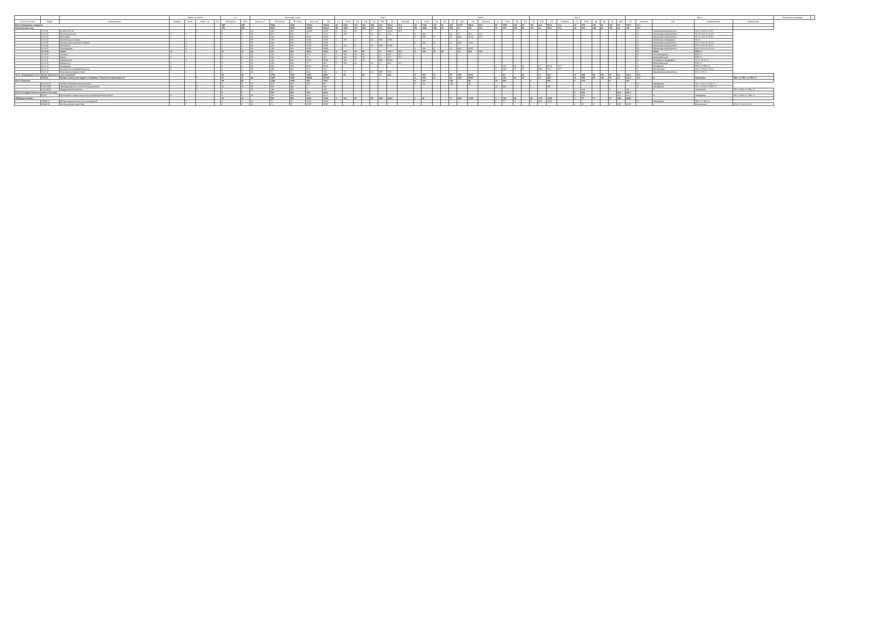| - | - | - | Формы контроля | | | | з.е. | | Итого акад. часов | | | | | Курс 1 | | | | | | | | | | Курс 2 | | | | | | | | | | Курс 3 | | | | | | | | | | Курс 4 | | | | | Закрепленная кафедра | - |
| --- | --- | --- | --- | --- | --- | --- | --- | --- | --- | --- | --- | --- | --- | --- | --- | --- | --- | --- | --- | --- | --- | --- | --- | --- | --- | --- | --- | --- | --- | --- | --- | --- | --- | --- | --- | --- | --- | --- | --- | --- | --- | --- | --- | --- | --- | --- | --- | --- | --- | --- |
| Считать в плане | Индекс | Наименование | Экзамен | Зачет | Зачет с оц. | КР | Экспертное | Факт | Часов в з.е. | Экспертное | По плану | Конт. раб. | СР | з.е. | Итого | Лек | Лаб | Пр | КСР | СР | Контроль | з.е. | Итого | Лек | Лаб | Пр | КСР | СР | Контроль | з.е. | Итого | Лек | Лаб | Пр | КСР | СР | Контроль | з.е. | Итого | Лек | Лаб | Пр | КСР | СР | Контроль | Код | Наименование | Компетенции | | |
| Блок 1.Дисциплины (модули) | | | | | | | 195 | 195 | | 7348 | 7348 | 3424,5 | 3280,3 | 60 | 2160 | 171 | 136 | 206 | 12,8 | 902,3 | 47,4 | 60 | 2160 | 170 | 34 | 314 | 12,75 | 946,8 | 94,7 | 57 | 2052 | 153 | 68 | 204 | 12,6 | 867,4 | 71,1 | 18 | 576 | 136 | 34 | 131 | 4,5 | 274,2 | 71,1 | | | | | |
| Обязательная часть | | | | | | | 156 | 156 | | 5616 | 5616 | 2685,9 | 2381,1 | 55 | 1980 | 171 | 136 | 172 | 11,1 | 826,2 | 47,4 | 55 | 1980 | 153 | 34 | 296 | 11 | 847 | 94,7 | 27 | 972 | 153 | 68 | 119 | 6,8 | 467,2 | 71,1 | 16 | 576 | 136 | 34 | 119 | 3,3 | 134 | 23,7 | | | | | |
| + | Б1.О.01 | История России | | | 1 | | 4 | 4 | 36 | 144 | 144 | 122,65 | 21,35 | 4 | 144 | 34 | | 17 | 1,7 | 21,35 | 23,7 | | | | | | | | | | | | | | | | | | | | | | | | 13 | Гуманитарные дисциплины | УК-5.1; УК-5.2; УК-5.3 | | | |
| + | Б1.О.02 | Иностранный язык | 2 | 1 | | | 6 | 6 | 36 | 216 | 216 | 75 | 117,4 | 3 | 108 | | | 34 | 1,7 | 72,3 | | 3 | 108 | | | 34 | 1,7 | 45,1 | 23,7 | | | | | | | | | | | | | | | | 13 | Гуманитарные дисциплины | УК-4.1; УК-4.2; УК-4.3 | | | |
| + | Б1.О.03 | Философия | 3 | | | | 3 | 3 | 36 | 108 | 108 | 55,15 | 29,15 | | | | | | | | | 3 | 108 | 17 | | 34 | 0,85 | 29,15 | 23,7 | | | | | | | | | | | | | | | | 13 | Гуманитарные дисциплины | УК-1.1; УК-1.2; УК-5.4 | | | |
| + | Б1.О.04 | Экономическая теория | | 1 | | | 3 | 3 | 36 | 108 | 108 | 52,85 | 55,95 | 3 | 108 | 17 | | 34 | 0,85 | 55,95 | | | | | | | | | | | | | | | | | | | | | | | | | 13 | Экономика и менеджмент | УК-2.1 | | | |
| + | Б1.О.05 | Культура речи и деловое общение | | 3 | | | 3 | 3 | 36 | 108 | 108 | 35,65 | 72,95 | | | | | | | | | 3 | 108 | 17 | | 17 | 0,85 | 72,95 | | | | | | | | | | | | | | | | | 13 | Гуманитарные дисциплины | УК-4.1; УК-4.2; УК-4.4 | | | |
| + | Б1.О.06 | Психология | | 1 | | | 3 | 3 | 36 | 108 | 108 | 52,85 | 55,95 | 3 | 108 | 17 | | 34 | 0,85 | 55,95 | | | | | | | | | | | | | | | | | | | | | | | | | 13 | Гуманитарные дисциплины | УК-3.1; УК-3.2; УК-6.1 | | | |
| + | Б1.О.07 | Правоведение | | 4 | | | 3 | 3 | 36 | 108 | 108 | 52,85 | 55,95 | | | | | | | | | 3 | 108 | 17 | | 34 | 0,85 | 55,95 | | | | | | | | | | | | | | | | | 13 | Гуманитарные дисциплины | УК-2.1; УК-2.2; УК-10.1 | | | |
| + | Б1.О.08 | Химия | 12 | 1 | | | 12 | 12 | 36 | 432 | 432 | 180,2 | 204,4 | 9 | 324 | 34 | 68 | | 1,7 | 131,1 | 23,7 | 3 | 108 | 34 | 34 | | 1,7 | 60,3 | 23,7 | | | | | | | | | | | | | | | | 11 | Химия | ОПК-1.1 | | | |
| + | Б1.О.09 | Ботаника | 1 | | | | 4 | 4 | 36 | 144 | 144 | 57,1 | 63,2 | 4 | 144 | 34 | 34 | | 1,7 | 63,2 | 23,7 | | | | | | | | | | | | | | | | | | | | | | | | 11 | Растениеводство | ОПК-1.2 | | | |
| + | Б1.О.10 | Физика | 1 | | | | 4 | 4 | 36 | 144 | 144 | 73 | 47,3 | 4 | 144 | 34 | 34 | | 1,7 | 47,3 | 23,7 | | | | | | | | | | | | | | | | | | | | | | | | 6 | Электрификация | ОПК-1.2 | | | |
| + | Б1.О.11 | Информатика | | 1 | | | 3 | 3 | 36 | 108 | 108 | 52,85 | 55,95 | 3 | 108 | 17 | 34 | | 0,85 | 55,95 | | | | | | | | | | | | | | | | | | | | | | | | | 13 | Экономика и менеджмент | УК-1.2; ОПК-1.2 | | | |
| + | Б1.О.12 | Математика | 1 | | | | 4 | 4 | 36 | 144 | 144 | 72 | 48,3 | 4 | 144 | 34 | | 34 | 1,7 | 48,3 | 23,7 | | | | | | | | | | | | | | | | | | | | | | | | 6 | Электрификация | ОПК-1.1 | | | |
| + | Б1.О.13 | Земледелие | 5 | | | | 4 | 4 | 36 | 144 | 144 | 55,15 | 65,15 | | | | | | | | | | | | | | | | | 4 | 144 | 34 | 34 | | 1,7 | 65,15 | 23,7 | | | | | | | | 11 | Земледелие | ОПК-1.3; ОПК-4.1 | | | |
| + | Б1.О.14 | Безопасность жизнедеятельности | 6 | | | | 3 | 3 | 36 | 108 | 108 | 37,1 | 47,2 | | | | | | | | | | | | | | | | | 3 | 108 | 17 | 17 | | 0,85 | 47,2 | 23,7 | | | | | | | | 2 | Механизация | УК-8.1; УК-8.2; УК-8.3 | | | |
| + | Б1.О.15 | Физическая культура и спорт | | 1 | | | 2 | 2 | 36 | 72 | 72 | 36,1 | 35,9 | 2 | 72 | | | 34 | 0,85 | 35,9 | | | | | | | | | | | | | | | | | | | | | | | | | 13 | Гуманитарные дисциплины | УК-7.1; УК-7.2 | | | |
| Часть, формируемая участниками образовательных отношений | | | | | | | 39 | 39 | | 1732 | 1732 | 738,6 | 899,2 | | 92 | | 34 | | 1,7 | 46,1 | | 5 | 180 | 17 | | 68 | 2,55 | 102,6 | | | 92 | | 34 | | 1,7 | 46,1 | | 11 | 396 | 68 | 102 | 34 | 3,4 | 141,3 | 47,4 | | | | | |
| + | Б1.В.01 | Профессиональный модуль по профилю "Технология производства" | | | 7 | | 22 | 22 | 36 | 1188 | 1188 | 456,65 | 571,65 | | | | | | | | | 3 | 108 | 17 | | 34 | 0,85 | 55,95 | | 4 | 144 | 34 | 34 | | 1,7 | 88,9 | | 11 | 396 | 68 | 102 | 34 | 3,4 | 141,3 | 47,4 | 11 | Технология | ПКС-1.1; ПКС-1.2; ПКС-2.1 | | |
| Блок 2.Практика | | | | | | | 36 | 36 | | 1296 | 1296 | 240 | 1047 | | | | | | | | | 6 | 216 | | | 120 | | 96 | | 18 | 648 | | | 3 | | 645 | | 6 | 216 | | | 6 | | 210 | | | | | | |
| + | Б2.О.01(У) | Учебная ознакомительная практика | | | 2 | | 6 | 6 | 36 | 216 | 216 | 120 | 96 | | | | | | | | | 6 | 216 | | | 120 | | 96 | | | | | | | | | | | | | | | | | 11 | Земледелие | УК-1.1; УК-3.1; ОПК-1.2 | | | |
| + | Б2.О.03(П) | Производственная технологическая практика | | | 6 | | 18 | 18 | 36 | 648 | 648 | 3 | 645 | | | | | | | | | | | | | | | | | 18 | 648 | | | 3 | | 645 | | | | | | | | | 11 | Земледелие | УК-1.1; ОПК-4.1; ПКС-1.1 | | | |
| + | Б2.О.05(П) | Преддипломная практика | | | 8 | | 3 | 3 | 36 | 108 | 108 | 3 | 105 | | | | | | | | | | | | | | | | | | | | | | | | | 3 | 108 | | | 3 | | 105 | | 11 | Земледелие | УК-1.1; ПКС-1.1; ПКС-2.1 | | |
| Блок 3.Государственная итоговая аттестация | | | | | | | 9 | 9 | | 324 | 324 | 10,3 | 313,7 | | | | | | | | | | | | | | | | | | | | | | | | | 9 | 324 | | | | 10,3 | 313,7 | | | | | | |
| + | Б3.01 | Выполнение и защита выпускной квалификационной работы | 8 | | | | 9 | 9 | 36 | 324 | 324 | 10,3 | 313,7 | | | | | | | | | | | | | | | | | | | | | | | | | 9 | 324 | | | | 10,3 | 313,7 | | 11 | Земледелие | УК-1.1; ОПК-1.1; ПКС-1.1 | | |
| ФТД.Факультативы | | | | | | | 14 | 14 | | 504 | 504 | 209,5 | 294,5 | 5 | 180 | 25 | | 85 | 2,55 | 66,25 | | 1 | 36 | | | 17 | 0,85 | 17,95 | | 3 | 108 | 25 | | 26 | 1,75 | 44,85 | | 2 | 72 | 17 | | 17 | 0,85 | 36,95 | | | | | | |
| + | ФТД.В.01 | Методы выделения научных исследований | | 5 | | | 2 | 2 | 36 | 72 | 72 | 35,05 | 36,95 | | | | | | | | | | | | | | | | | 2 | 72 | 17 | | 17 | 0,85 | 36,95 | | | | | | | | | 11 | Земледелие | ПКС-1.1; ПКС-2.1 | | | |
| + | ФТД.В.08 | Основы военной подготовки | | 7 | | | 2 | 2 | 36 | 72 | 72 | 35,05 | 36,95 | | | | | | | | | | | | | | | | | | | | | | | | | 2 | 72 | 17 | | 17 | 0,85 | 36,95 | | 2 | Механизация | УК-8.1; УК-8.2; УК-8.3 | | |